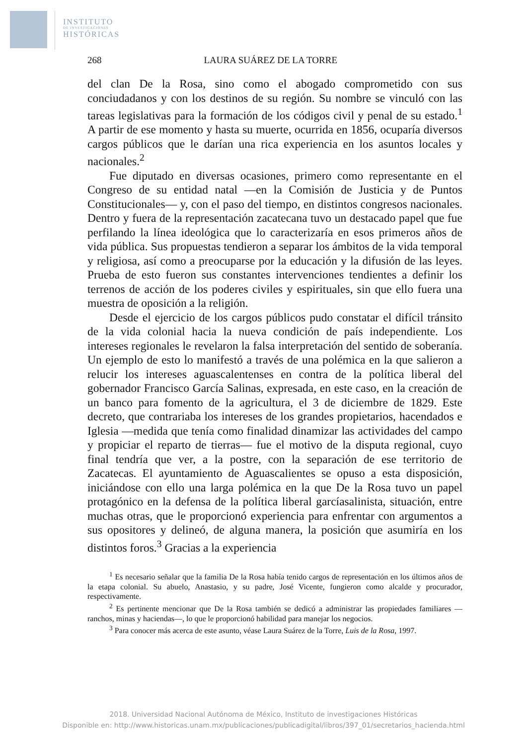INSTITUTO
DE INVESTIGACIONES
HISTÓRICAS
268 LAURA SUÁREZ DE LA TORRE
del clan De la Rosa, sino como el abogado comprometido con sus conciudadanos y con los destinos de su región. Su nombre se vinculó con las tareas legislativas para la formación de los códigos civil y penal de su estado.<sup>1</sup> A partir de ese momento y hasta su muerte, ocurrida en 1856, ocuparía diversos cargos públicos que le darían una rica experiencia en los asuntos locales y nacionales.<sup>2</sup>
Fue diputado en diversas ocasiones, primero como representante en el Congreso de su entidad natal —en la Comisión de Justicia y de Puntos Constitucionales— y, con el paso del tiempo, en distintos congresos nacionales. Dentro y fuera de la representación zacatecana tuvo un destacado papel que fue perfilando la línea ideológica que lo caracterizaría en esos primeros años de vida pública. Sus propuestas tendieron a separar los ámbitos de la vida temporal y religiosa, así como a preocuparse por la educación y la difusión de las leyes. Prueba de esto fueron sus constantes intervenciones tendientes a definir los terrenos de acción de los poderes civiles y espirituales, sin que ello fuera una muestra de oposición a la religión.
Desde el ejercicio de los cargos públicos pudo constatar el difícil tránsito de la vida colonial hacia la nueva condición de país independiente. Los intereses regionales le revelaron la falsa interpretación del sentido de soberanía. Un ejemplo de esto lo manifestó a través de una polémica en la que salieron a relucir los intereses aguascalentenses en contra de la política liberal del gobernador Francisco García Salinas, expresada, en este caso, en la creación de un banco para fomento de la agricultura, el 3 de diciembre de 1829. Este decreto, que contrariaba los intereses de los grandes propietarios, hacendados e Iglesia —medida que tenía como finalidad dinamizar las actividades del campo y propiciar el reparto de tierras— fue el motivo de la disputa regional, cuyo final tendría que ver, a la postre, con la separación de ese territorio de Zacatecas. El ayuntamiento de Aguascalientes se opuso a esta disposición, iniciándose con ello una larga polémica en la que De la Rosa tuvo un papel protagónico en la defensa de la política liberal garcíasalinista, situación, entre muchas otras, que le proporcionó experiencia para enfrentar con argumentos a sus opositores y delineó, de alguna manera, la posición que asumiría en los distintos foros.<sup>3</sup> Gracias a la experiencia
<sup>1</sup> Es necesario señalar que la familia De la Rosa había tenido cargos de representación en los últimos años de la etapa colonial. Su abuelo, Anastasio, y su padre, José Vicente, fungieron como alcalde y procurador, respectivamente.
<sup>2</sup> Es pertinente mencionar que De la Rosa también se dedicó a administrar las propiedades familiares —ranchos, minas y haciendas—, lo que le proporcionó habilidad para manejar los negocios.
<sup>3</sup> Para conocer más acerca de este asunto, véase Laura Suárez de la Torre, Luis de la Rosa, 1997.
2018. Universidad Nacional Autónoma de México, Instituto de investigaciones Históricas
Disponible en: http://www.historicas.unam.mx/publicaciones/publicadigital/libros/397_01/secretarios_hacienda.html